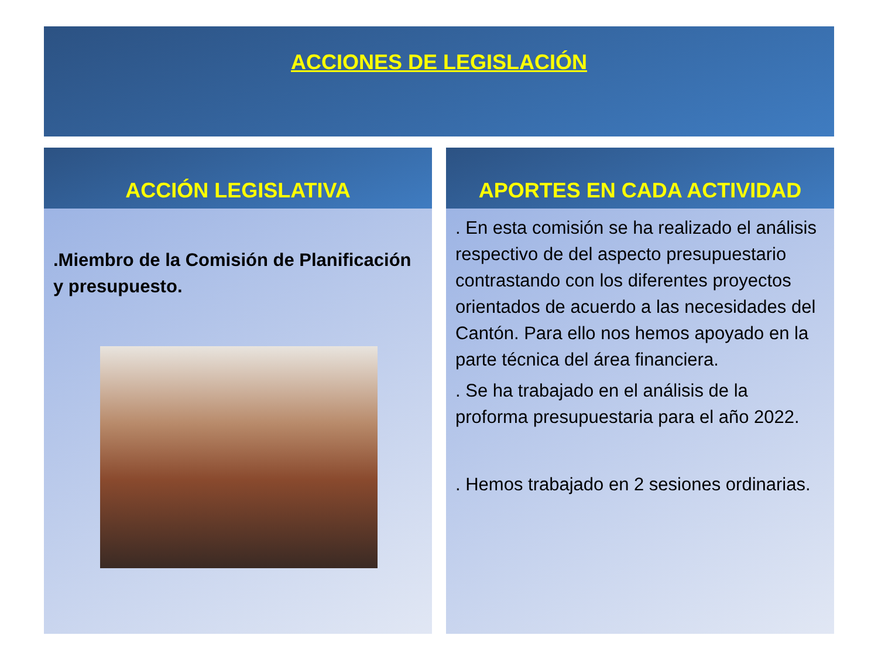ACCIONES DE LEGISLACIÓN
ACCIÓN LEGISLATIVA
.Miembro de la Comisión de Planificación y presupuesto.
APORTES EN CADA ACTIVIDAD
. En esta comisión se ha realizado el análisis respectivo de del aspecto presupuestario contrastando con los diferentes proyectos orientados de acuerdo a las necesidades del Cantón. Para ello nos hemos apoyado en la parte técnica del área financiera.
. Se ha trabajado en el análisis de la proforma presupuestaria para el año 2022.
. Hemos trabajado en 2 sesiones ordinarias.